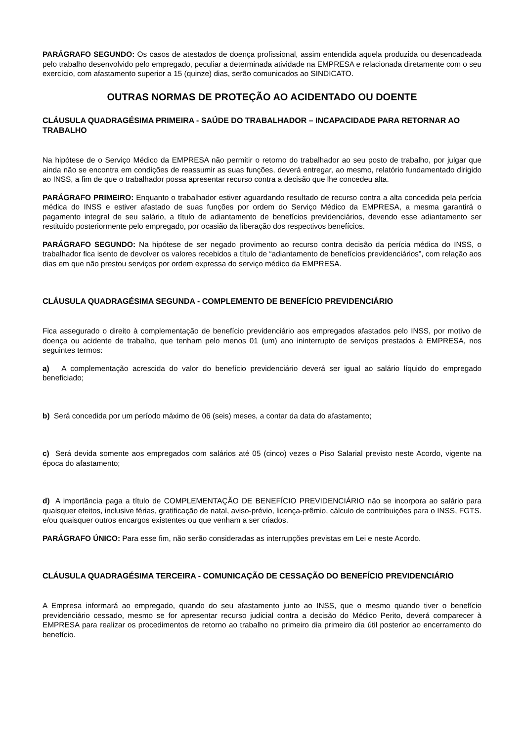PARÁGRAFO SEGUNDO: Os casos de atestados de doença profissional, assim entendida aquela produzida ou desencadeada pelo trabalho desenvolvido pelo empregado, peculiar a determinada atividade na EMPRESA e relacionada diretamente com o seu exercício, com afastamento superior a 15 (quinze) dias, serão comunicados ao SINDICATO.
OUTRAS NORMAS DE PROTEÇÃO AO ACIDENTADO OU DOENTE
CLÁUSULA QUADRAGÉSIMA PRIMEIRA - SAÚDE DO TRABALHADOR – INCAPACIDADE PARA RETORNAR AO TRABALHO
Na hipótese de o Serviço Médico da EMPRESA não permitir o retorno do trabalhador ao seu posto de trabalho, por julgar que ainda não se encontra em condições de reassumir as suas funções, deverá entregar, ao mesmo, relatório fundamentado dirigido ao INSS, a fim de que o trabalhador possa apresentar recurso contra a decisão que lhe concedeu alta.
PARÁGRAFO PRIMEIRO: Enquanto o trabalhador estiver aguardando resultado de recurso contra a alta concedida pela perícia médica do INSS e estiver afastado de suas funções por ordem do Serviço Médico da EMPRESA, a mesma garantirá o pagamento integral de seu salário, a título de adiantamento de benefícios previdenciários, devendo esse adiantamento ser restituído posteriormente pelo empregado, por ocasião da liberação dos respectivos benefícios.
PARÁGRAFO SEGUNDO: Na hipótese de ser negado provimento ao recurso contra decisão da perícia médica do INSS, o trabalhador fica isento de devolver os valores recebidos a título de “adiantamento de benefícios previdenciários”, com relação aos dias em que não prestou serviços por ordem expressa do serviço médico da EMPRESA.
CLÁUSULA QUADRAGÉSIMA SEGUNDA - COMPLEMENTO DE BENEFÍCIO PREVIDENCIÁRIO
Fica assegurado o direito à complementação de benefício previdenciário aos empregados afastados pelo INSS, por motivo de doença ou acidente de trabalho, que tenham pelo menos 01 (um) ano ininterrupto de serviços prestados à EMPRESA, nos seguintes termos:
a) A complementação acrescida do valor do benefício previdenciário deverá ser igual ao salário líquido do empregado beneficiado;
b) Será concedida por um período máximo de 06 (seis) meses, a contar da data do afastamento;
c) Será devida somente aos empregados com salários até 05 (cinco) vezes o Piso Salarial previsto neste Acordo, vigente na época do afastamento;
d) A importância paga a título de COMPLEMENTAÇÃO DE BENEFÍCIO PREVIDENCIÁRIO não se incorpora ao salário para quaisquer efeitos, inclusive férias, gratificação de natal, aviso-prévio, licença-prêmio, cálculo de contribuições para o INSS, FGTS. e/ou quaisquer outros encargos existentes ou que venham a ser criados.
PARÁGRAFO ÚNICO: Para esse fim, não serão consideradas as interrupções previstas em Lei e neste Acordo.
CLÁUSULA QUADRAGÉSIMA TERCEIRA - COMUNICAÇÃO DE CESSAÇÃO DO BENEFÍCIO PREVIDENCIÁRIO
A Empresa informará ao empregado, quando do seu afastamento junto ao INSS, que o mesmo quando tiver o benefício previdenciário cessado, mesmo se for apresentar recurso judicial contra a decisão do Médico Perito, deverá comparecer à EMPRESA para realizar os procedimentos de retorno ao trabalho no primeiro dia primeiro dia útil posterior ao encerramento do benefício.